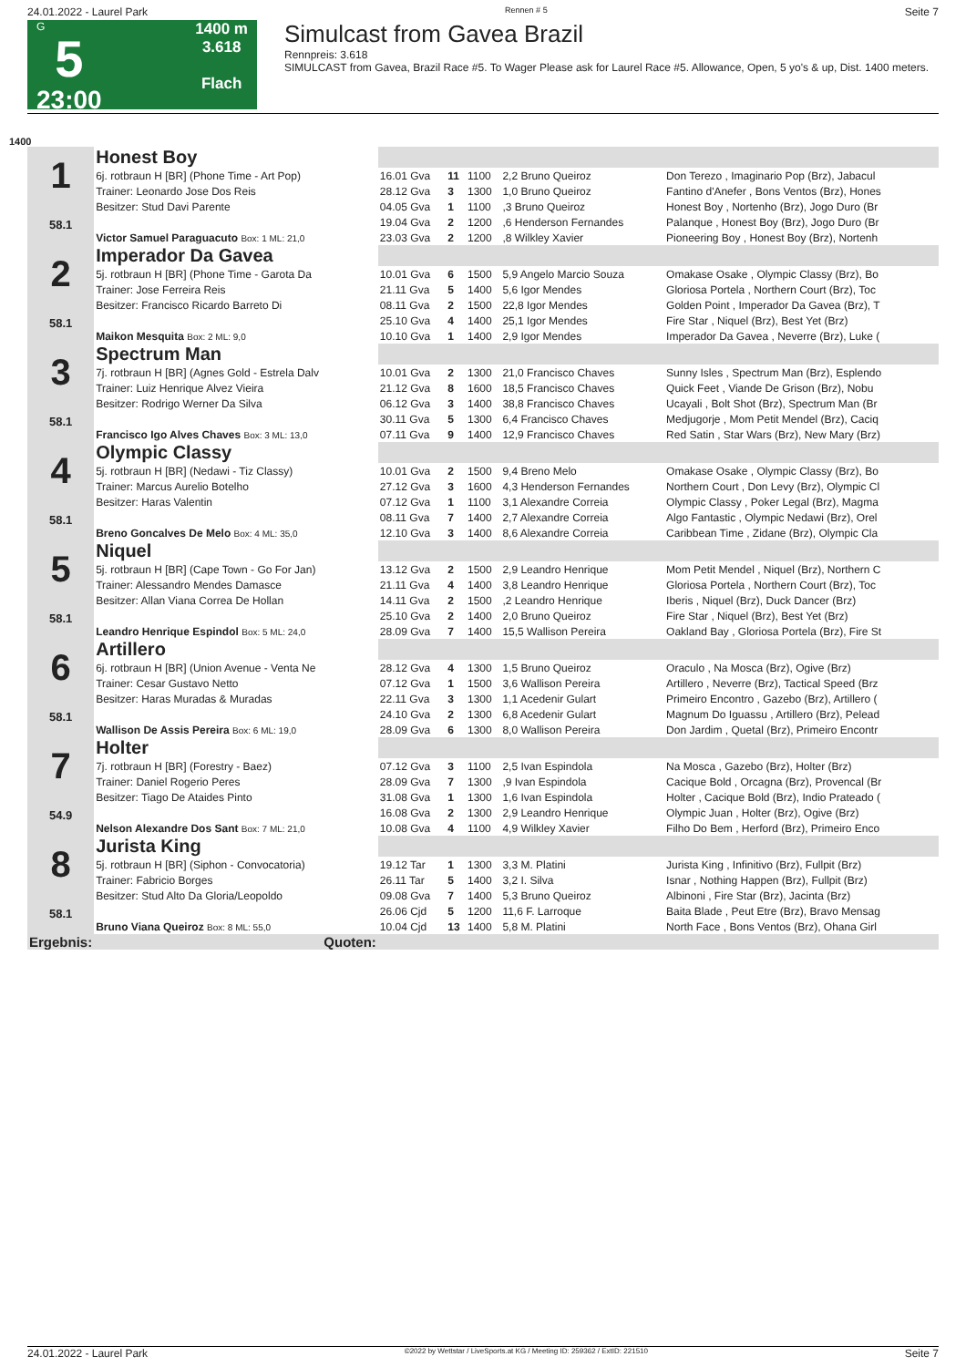24.01.2022 - Laurel Park Rennen # 5 Seite 7
G
5
23:00
1400 m
3.618
Flach
Simulcast from Gavea Brazil
Rennpreis: 3.618
SIMULCAST from Gavea, Brazil Race #5. To Wager Please ask for Laurel Race #5. Allowance, Open, 5 yo's & up, Dist. 1400 meters.
1400
| 1 58.1 | Honest Boy | | | | | |
| | 6j. rotbraun H [BR] (Phone Time - Art Pop) | 16.01 Gva | 11 | 1100 | 2,2 Bruno Queiroz | Don Terezo , Imaginario Pop (Brz), Jabacul |
| | Trainer: Leonardo Jose Dos Reis | 28.12 Gva | 3 | 1300 | 1,0 Bruno Queiroz | Fantino d'Anefer , Bons Ventos (Brz), Hones |
| | Besitzer: Stud Davi Parente | 04.05 Gva | 1 | 1100 | ,3 Bruno Queiroz | Honest Boy , Nortenho (Brz), Jogo Duro (Br |
| | | 19.04 Gva | 2 | 1200 | ,6 Henderson Fernandes | Palanque , Honest Boy (Brz), Jogo Duro (Br |
| | Victor Samuel Paraguacuto Box: 1 ML: 21,0 | 23.03 Gva | 2 | 1200 | ,8 Wilkley Xavier | Pioneering Boy , Honest Boy (Brz), Nortenh |
| 2 58.1 | Imperador Da Gavea | | | | | |
| | 5j. rotbraun H [BR] (Phone Time - Garota Da | 10.01 Gva | 6 | 1500 | 5,9 Angelo Marcio Souza | Omakase Osake , Olympic Classy (Brz), Bo |
| | Trainer: Jose Ferreira Reis | 21.11 Gva | 5 | 1400 | 5,6 Igor Mendes | Gloriosa Portela , Northern Court (Brz), Toc |
| | Besitzer: Francisco Ricardo Barreto Di | 08.11 Gva | 2 | 1500 | 22,8 Igor Mendes | Golden Point , Imperador Da Gavea (Brz), T |
| | | 25.10 Gva | 4 | 1400 | 25,1 Igor Mendes | Fire Star , Niquel (Brz), Best Yet (Brz) |
| | Maikon Mesquita Box: 2 ML: 9,0 | 10.10 Gva | 1 | 1400 | 2,9 Igor Mendes | Imperador Da Gavea , Neverre (Brz), Luke ( |
| 3 58.1 | Spectrum Man | | | | | |
| | 7j. rotbraun H [BR] (Agnes Gold - Estrela Dalv | 10.01 Gva | 2 | 1300 | 21,0 Francisco Chaves | Sunny Isles , Spectrum Man (Brz), Esplendo |
| | Trainer: Luiz Henrique Alvez Vieira | 21.12 Gva | 8 | 1600 | 18,5 Francisco Chaves | Quick Feet , Viande De Grison (Brz), Nobu |
| | Besitzer: Rodrigo Werner Da Silva | 06.12 Gva | 3 | 1400 | 38,8 Francisco Chaves | Ucayali , Bolt Shot (Brz), Spectrum Man (Br |
| | | 30.11 Gva | 5 | 1300 | 6,4 Francisco Chaves | Medjugorje , Mom Petit Mendel (Brz), Caciq |
| | Francisco Igo Alves Chaves Box: 3 ML: 13,0 | 07.11 Gva | 9 | 1400 | 12,9 Francisco Chaves | Red Satin , Star Wars (Brz), New Mary (Brz) |
| 4 58.1 | Olympic Classy | | | | | |
| | 5j. rotbraun H [BR] (Nedawi - Tiz Classy) | 10.01 Gva | 2 | 1500 | 9,4 Breno Melo | Omakase Osake , Olympic Classy (Brz), Bo |
| | Trainer: Marcus Aurelio Botelho | 27.12 Gva | 3 | 1600 | 4,3 Henderson Fernandes | Northern Court , Don Levy (Brz), Olympic Cl |
| | Besitzer: Haras Valentin | 07.12 Gva | 1 | 1100 | 3,1 Alexandre Correia | Olympic Classy , Poker Legal (Brz), Magma |
| | | 08.11 Gva | 7 | 1400 | 2,7 Alexandre Correia | Algo Fantastic , Olympic Nedawi (Brz), Orel |
| | Breno Goncalves De Melo Box: 4 ML: 35,0 | 12.10 Gva | 3 | 1400 | 8,6 Alexandre Correia | Caribbean Time , Zidane (Brz), Olympic Cla |
| 5 58.1 | Niquel | | | | | |
| | 5j. rotbraun H [BR] (Cape Town - Go For Jan) | 13.12 Gva | 2 | 1500 | 2,9 Leandro Henrique | Mom Petit Mendel , Niquel (Brz), Northern C |
| | Trainer: Alessandro Mendes Damasce | 21.11 Gva | 4 | 1400 | 3,8 Leandro Henrique | Gloriosa Portela , Northern Court (Brz), Toc |
| | Besitzer: Allan Viana Correa De Hollan | 14.11 Gva | 2 | 1500 | ,2 Leandro Henrique | Iberis , Niquel (Brz), Duck Dancer (Brz) |
| | | 25.10 Gva | 2 | 1400 | 2,0 Bruno Queiroz | Fire Star , Niquel (Brz), Best Yet (Brz) |
| | Leandro Henrique Espindol Box: 5 ML: 24,0 | 28.09 Gva | 7 | 1400 | 15,5 Wallison Pereira | Oakland Bay , Gloriosa Portela (Brz), Fire St |
| 6 58.1 | Artillero | | | | | |
| | 6j. rotbraun H [BR] (Union Avenue - Venta Ne | 28.12 Gva | 4 | 1300 | 1,5 Bruno Queiroz | Oraculo , Na Mosca (Brz), Ogive (Brz) |
| | Trainer: Cesar Gustavo Netto | 07.12 Gva | 1 | 1500 | 3,6 Wallison Pereira | Artillero , Neverre (Brz), Tactical Speed (Brz |
| | Besitzer: Haras Muradas & Muradas | 22.11 Gva | 3 | 1300 | 1,1 Acedenir Gulart | Primeiro Encontro , Gazebo (Brz), Artillero ( |
| | | 24.10 Gva | 2 | 1300 | 6,8 Acedenir Gulart | Magnum Do Iguassu , Artillero (Brz), Pelead |
| | Wallison De Assis Pereira Box: 6 ML: 19,0 | 28.09 Gva | 6 | 1300 | 8,0 Wallison Pereira | Don Jardim , Quetal (Brz), Primeiro Encontr |
| 7 54.9 | Holter | | | | | |
| | 7j. rotbraun H [BR] (Forestry - Baez) | 07.12 Gva | 3 | 1100 | 2,5 Ivan Espindola | Na Mosca , Gazebo (Brz), Holter (Brz) |
| | Trainer: Daniel Rogerio Peres | 28.09 Gva | 7 | 1300 | ,9 Ivan Espindola | Cacique Bold , Orcagna (Brz), Provencal (Br |
| | Besitzer: Tiago De Ataides Pinto | 31.08 Gva | 1 | 1300 | 1,6 Ivan Espindola | Holter , Cacique Bold (Brz), Indio Prateado ( |
| | | 16.08 Gva | 2 | 1300 | 2,9 Leandro Henrique | Olympic Juan , Holter (Brz), Ogive (Brz) |
| | Nelson Alexandre Dos Sant Box: 7 ML: 21,0 | 10.08 Gva | 4 | 1100 | 4,9 Wilkley Xavier | Filho Do Bem , Herford (Brz), Primeiro Enco |
| 8 58.1 | Jurista King | | | | | |
| | 5j. rotbraun H [BR] (Siphon - Convocatoria) | 19.12 Tar | 1 | 1300 | 3,3 M. Platini | Jurista King , Infinitivo (Brz), Fullpit (Brz) |
| | Trainer: Fabricio Borges | 26.11 Tar | 5 | 1400 | 3,2 I. Silva | Isnar , Nothing Happen (Brz), Fullpit (Brz) |
| | Besitzer: Stud Alto Da Gloria/Leopoldo | 09.08 Gva | 7 | 1400 | 5,3 Bruno Queiroz | Albinoni , Fire Star (Brz), Jacinta (Brz) |
| | | 26.06 Cjd | 5 | 1200 | 11,6 F. Larroque | Baita Blade , Peut Etre (Brz), Bravo Mensag |
| | Bruno Viana Queiroz Box: 8 ML: 55,0 | 10.04 Cjd | 13 | 1400 | 5,8 M. Platini | North Face , Bons Ventos (Brz), Ohana Girl |
| Ergebnis: | Quoten: | | | | | |
24.01.2022 - Laurel Park ©2022 by Wettstar / LiveSports.at KG / Meeting ID: 259362 / ExtID: 221510 Seite 7